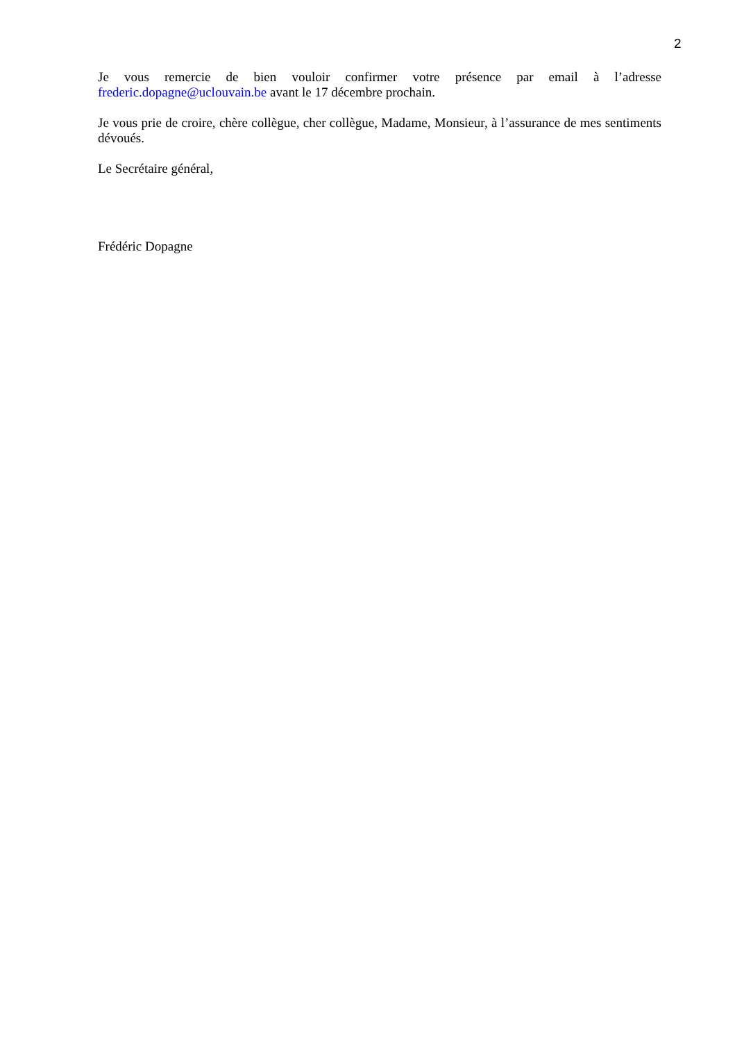2
Je vous remercie de bien vouloir confirmer votre présence par email à l’adresse frederic.dopagne@uclouvain.be avant le 17 décembre prochain.
Je vous prie de croire, chère collègue, cher collègue, Madame, Monsieur, à l’assurance de mes sentiments dévoués.
Le Secrétaire général,
Frédéric Dopagne